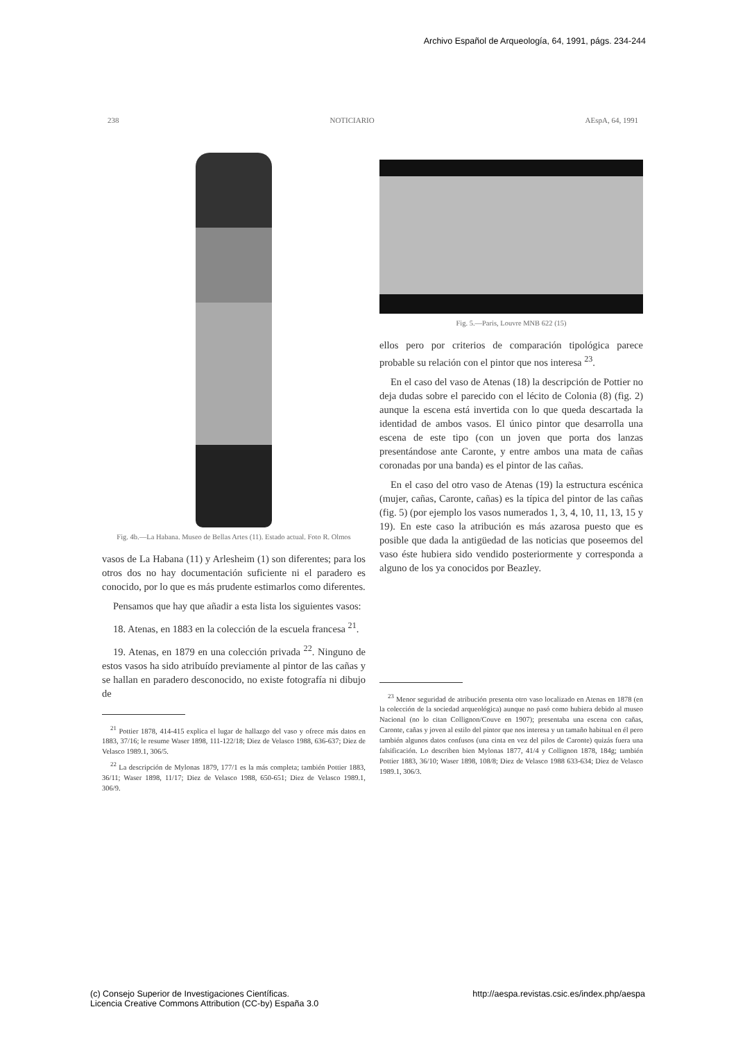Archivo Español de Arqueología, 64, 1991, págs. 234-244
238 NOTICIARIO AEspA, 64, 1991
Fig. 4b.—La Habana. Museo de Bellas Artes (11). Estado actual. Foto R. Olmos
vasos de La Habana (11) y Arlesheim (1) son diferentes; para los otros dos no hay documentación suficiente ni el paradero es conocido, por lo que es más prudente estimarlos como diferentes.
Pensamos que hay que añadir a esta lista los siguientes vasos:
18. Atenas, en 1883 en la colección de la escuela francesa <sup>21</sup>.
19. Atenas, en 1879 en una colección privada <sup>22</sup>. Ninguno de estos vasos ha sido atribuído previamente al pintor de las cañas y se hallan en paradero desconocido, no existe fotografía ni dibujo de
<sup>21</sup> Pottier 1878, 414-415 explica el lugar de hallazgo del vaso y ofrece más datos en 1883, 37/16; le resume Waser 1898, 111-122/18; Diez de Velasco 1988, 636-637; Diez de Velasco 1989.1, 306/5.
<sup>22</sup> La descripción de Mylonas 1879, 177/1 es la más completa; también Pottier 1883, 36/11; Waser 1898, 11/17; Diez de Velasco 1988, 650-651; Diez de Velasco 1989.1, 306/9.
Fig. 5.—Paris, Louvre MNB 622 (15)
ellos pero por criterios de comparación tipológica parece probable su relación con el pintor que nos interesa <sup>23</sup>.
En el caso del vaso de Atenas (18) la descripción de Pottier no deja dudas sobre el parecido con el lécito de Colonia (8) (fig. 2) aunque la escena está invertida con lo que queda descartada la identidad de ambos vasos. El único pintor que desarrolla una escena de este tipo (con un joven que porta dos lanzas presentándose ante Caronte, y entre ambos una mata de cañas coronadas por una banda) es el pintor de las cañas.
En el caso del otro vaso de Atenas (19) la estructura escénica (mujer, cañas, Caronte, cañas) es la típica del pintor de las cañas (fig. 5) (por ejemplo los vasos numerados 1, 3, 4, 10, 11, 13, 15 y 19). En este caso la atribución es más azarosa puesto que es posible que dada la antigüedad de las noticias que poseemos del vaso éste hubiera sido vendido posteriormente y corresponda a alguno de los ya conocidos por Beazley.
<sup>23</sup> Menor seguridad de atribución presenta otro vaso localizado en Atenas en 1878 (en la colección de la sociedad arqueológica) aunque no pasó como hubiera debido al museo Nacional (no lo citan Collignon/Couve en 1907); presentaba una escena con cañas, Caronte, cañas y joven al estilo del pintor que nos interesa y un tamaño habitual en él pero también algunos datos confusos (una cinta en vez del pilos de Caronte) quizás fuera una falsificación. Lo describen bien Mylonas 1877, 41/4 y Collignon 1878, 184g; también Pottier 1883, 36/10; Waser 1898, 108/8; Diez de Velasco 1988 633-634; Diez de Velasco 1989.1, 306/3.
(c) Consejo Superior de Investigaciones Científicas.
Licencia Creative Commons Attribution (CC-by) España 3.0 http://aespa.revistas.csic.es/index.php/aespa